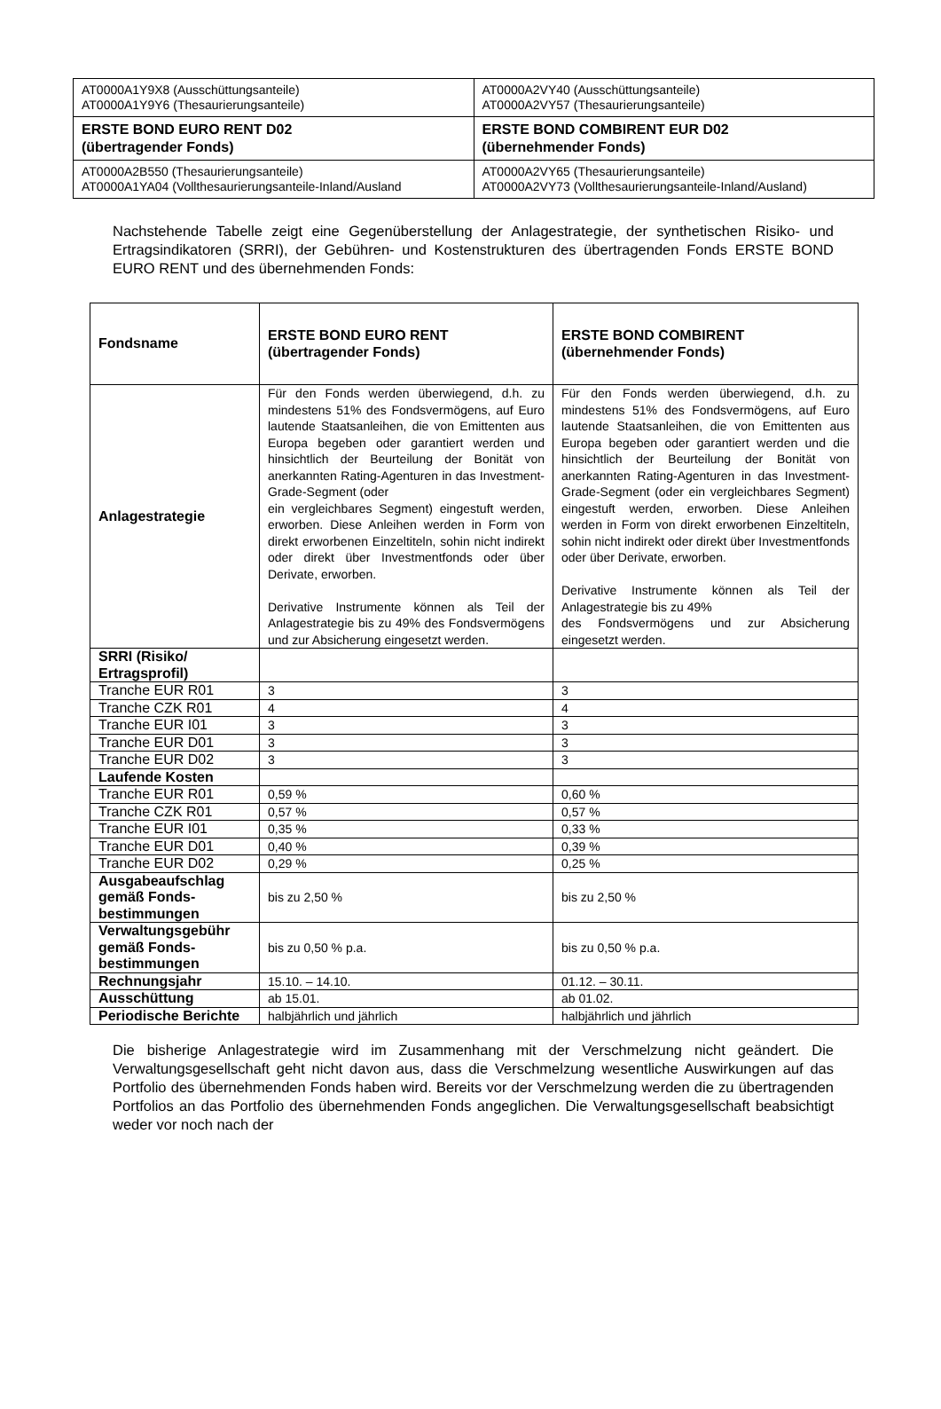| AT0000A1Y9X8 (Ausschüttungsanteile) AT0000A1Y9Y6 (Thesaurierungsanteile) | AT0000A2VY40 (Ausschüttungsanteile) AT0000A2VY57 (Thesaurierungsanteile) |
| ERSTE BOND EURO RENT D02 (übertragender Fonds) | ERSTE BOND COMBIRENT EUR D02 (übernehmender Fonds) |
| AT0000A2B550 (Thesaurierungsanteile) AT0000A1YA04 (Vollthesaurierungsanteile-Inland/Ausland | AT0000A2VY65 (Thesaurierungsanteile) AT0000A2VY73 (Vollthesaurierungsanteile-Inland/Ausland) |
Nachstehende Tabelle zeigt eine Gegenüberstellung der Anlagestrategie, der synthetischen Risiko- und Ertragsindikatoren (SRRI), der Gebühren- und Kostenstrukturen des übertragenden Fonds ERSTE BOND EURO RENT und des übernehmenden Fonds:
| Fondsname | ERSTE BOND EURO RENT (übertragender Fonds) | ERSTE BOND COMBIRENT (übernehmender Fonds) |
| Anlagestrategie | Für den Fonds werden überwiegend, d.h. zu mindestens 51% des Fondsvermögens, auf Euro lautende Staatsanleihen, die von Emittenten aus Europa begeben oder garantiert werden und hinsichtlich der Beurteilung der Bonität von anerkannten Rating-Agenturen in das Investment-Grade-Segment (oder ein vergleichbares Segment) eingestuft werden, erworben. Diese Anleihen werden in Form von direkt erworbenen Einzeltiteln, sohin nicht indirekt oder direkt über Investmentfonds oder über Derivate, erworben. Derivative Instrumente können als Teil der Anlagestrategie bis zu 49% des Fondsvermögens und zur Absicherung eingesetzt werden. | Für den Fonds werden überwiegend, d.h. zu mindestens 51% des Fondsvermögens, auf Euro lautende Staatsanleihen, die von Emittenten aus Europa begeben oder garantiert werden und die hinsichtlich der Beurteilung der Bonität von anerkannten Rating-Agenturen in das Investment-Grade-Segment (oder ein vergleichbares Segment) eingestuft werden, erworben. Diese Anleihen werden in Form von direkt erworbenen Einzeltiteln, sohin nicht indirekt oder direkt über Investmentfonds oder über Derivate, erworben. Derivative Instrumente können als Teil der Anlagestrategie bis zu 49% des Fondsvermögens und zur Absicherung eingesetzt werden. |
| SRRI (Risiko/ Ertragsprofil) | | |
| Tranche EUR R01 | 3 | 3 |
| Tranche CZK R01 | 4 | 4 |
| Tranche EUR I01 | 3 | 3 |
| Tranche EUR D01 | 3 | 3 |
| Tranche EUR D02 | 3 | 3 |
| Laufende Kosten | | |
| Tranche EUR R01 | 0,59 % | 0,60 % |
| Tranche CZK R01 | 0,57 % | 0,57 % |
| Tranche EUR I01 | 0,35 % | 0,33 % |
| Tranche EUR D01 | 0,40 % | 0,39 % |
| Tranche EUR D02 | 0,29 % | 0,25 % |
| Ausgabeaufschlag gemäß Fonds-bestimmungen | bis zu 2,50 % | bis zu 2,50 % |
| Verwaltungsgebühr gemäß Fonds-bestimmungen | bis zu 0,50 % p.a. | bis zu 0,50 % p.a. |
| Rechnungsjahr | 15.10. – 14.10. | 01.12. – 30.11. |
| Ausschüttung | ab 15.01. | ab 01.02. |
| Periodische Berichte | halbjährlich und jährlich | halbjährlich und jährlich |
Die bisherige Anlagestrategie wird im Zusammenhang mit der Verschmelzung nicht geändert. Die Verwaltungsgesellschaft geht nicht davon aus, dass die Verschmelzung wesentliche Auswirkungen auf das Portfolio des übernehmenden Fonds haben wird. Bereits vor der Verschmelzung werden die zu übertragenden Portfolios an das Portfolio des übernehmenden Fonds angeglichen. Die Verwaltungsgesellschaft beabsichtigt weder vor noch nach der